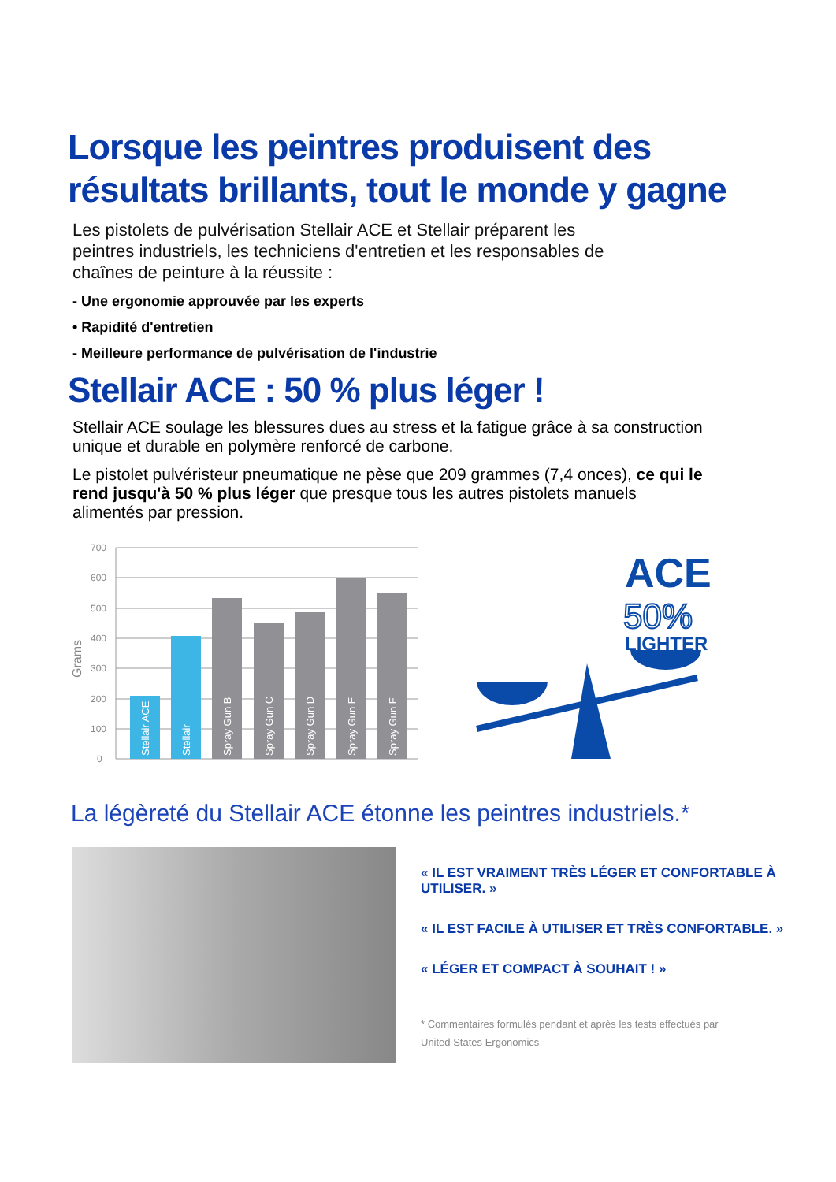Lorsque les peintres produisent des résultats brillants, tout le monde y gagne
Les pistolets de pulvérisation Stellair ACE et Stellair préparent les peintres industriels, les techniciens d'entretien et les responsables de chaînes de peinture à la réussite :
- Une ergonomie approuvée par les experts
• Rapidité d'entretien
- Meilleure performance de pulvérisation de l'industrie
Stellair ACE : 50 % plus léger !
Stellair ACE soulage les blessures dues au stress et la fatigue grâce à sa construction unique et durable en polymère renforcé de carbone.
Le pistolet pulvéristeur pneumatique ne pèse que 209 grammes (7,4 onces), ce qui le rend jusqu'à 50 % plus léger que presque tous les autres pistolets manuels alimentés par pression.
Grams
700
600
500
400
300
200
100
0
Stellair ACE
Stellair
Spray Gun B
Spray Gun C
Spray Gun D
Spray Gun E
Spray Gun F
ACE
50%
LIGHTER
La légèreté du Stellair ACE étonne les peintres industriels.*
« IL EST VRAIMENT TRÈS LÉGER ET CONFORTABLE À UTILISER. »
« IL EST FACILE À UTILISER ET TRÈS CONFORTABLE. »
« LÉGER ET COMPACT À SOUHAIT ! »
* Commentaires formulés pendant et après les tests effectués par
United States Ergonomics